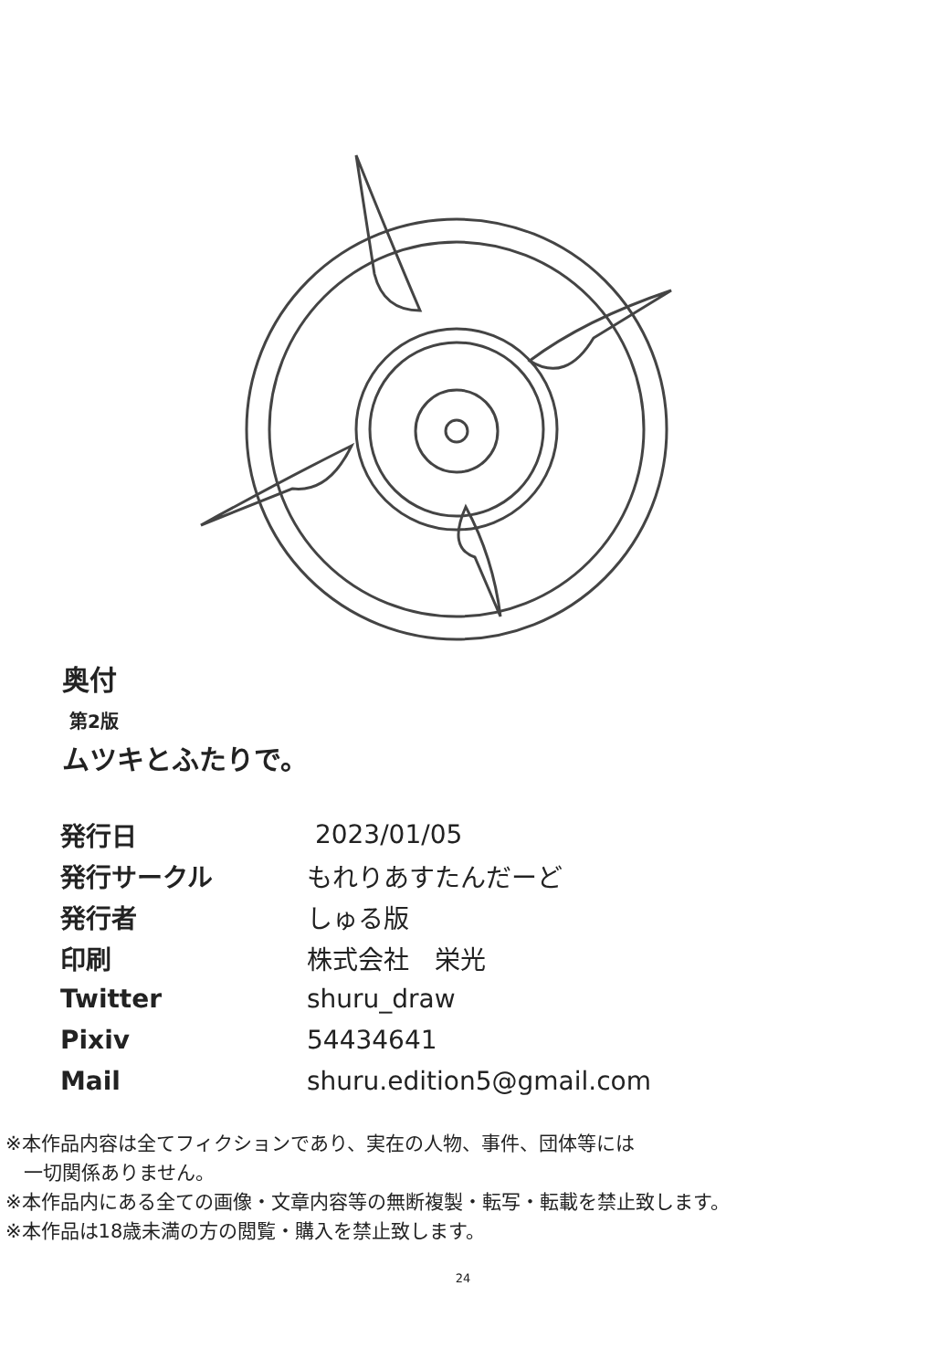奥付
第2版
ムツキとふたりで。
| 発行日 | 2023/01/05 |
| 発行サークル | もれりあすたんだーど |
| 発行者 | しゅる版 |
| 印刷 | 株式会社 栄光 |
| Twitter | shuru_draw |
| Pixiv | 54434641 |
| Mail | shuru.edition5@gmail.com |
※本作品内容は全てフィクションであり、実在の人物、事件、団体等には
一切関係ありません。
※本作品内にある全ての画像・文章内容等の無断複製・転写・転載を禁止致します。
※本作品は18歳未満の方の閲覧・購入を禁止致します。
24